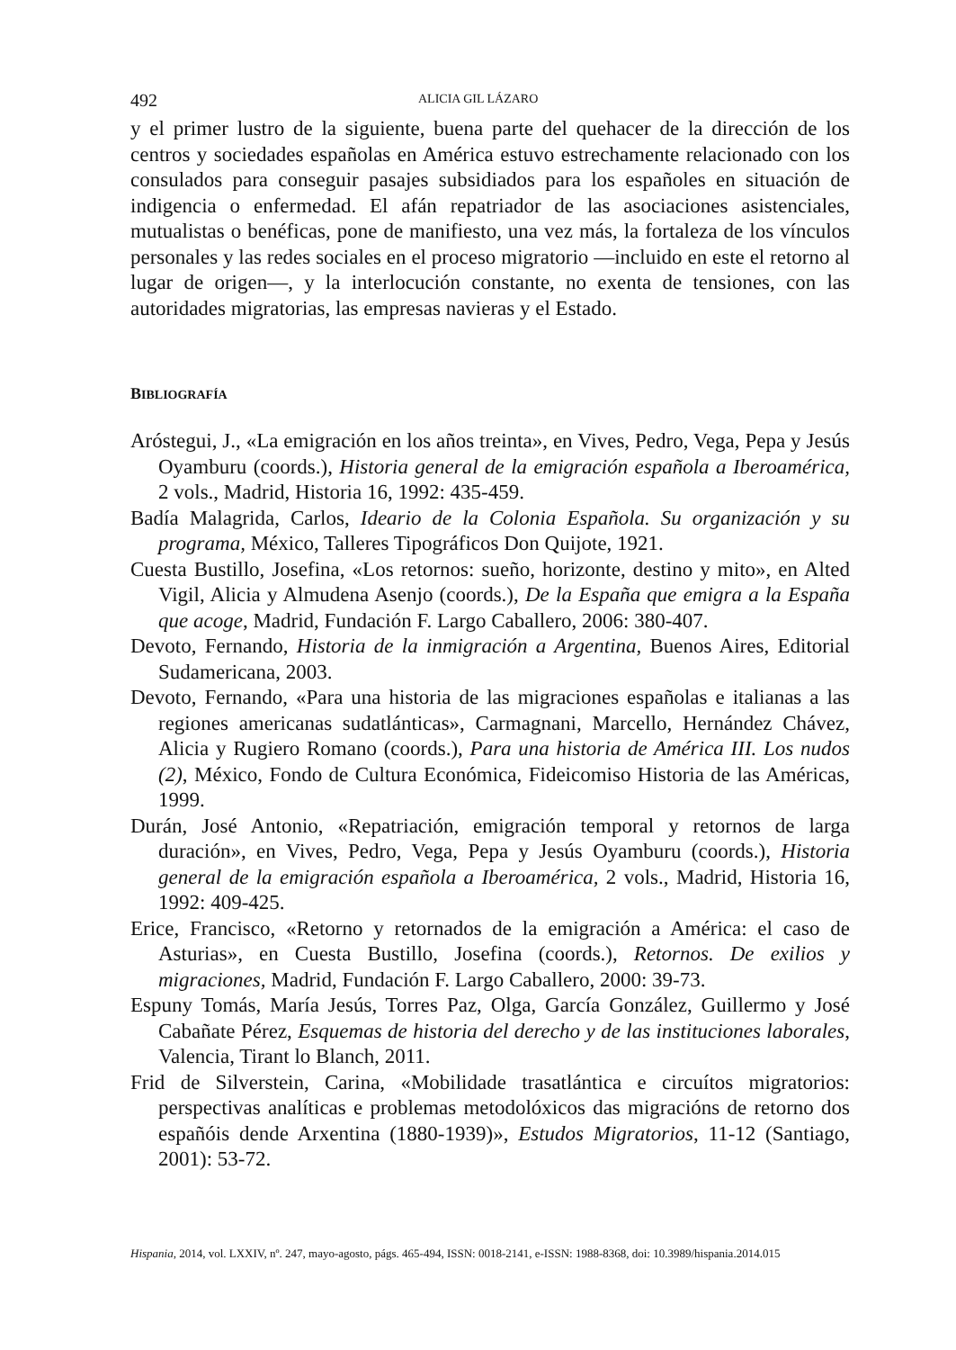492 ALICIA GIL LÁZARO
y el primer lustro de la siguiente, buena parte del quehacer de la dirección de los centros y sociedades españolas en América estuvo estrechamente relacionado con los consulados para conseguir pasajes subsidiados para los españoles en situación de indigencia o enfermedad. El afán repatriador de las asociaciones asistenciales, mutualistas o benéficas, pone de manifiesto, una vez más, la fortaleza de los vínculos personales y las redes sociales en el proceso migratorio —incluido en este el retorno al lugar de origen—, y la interlocución constante, no exenta de tensiones, con las autoridades migratorias, las empresas navieras y el Estado.
BIBLIOGRAFÍA
Aróstegui, J., «La emigración en los años treinta», en Vives, Pedro, Vega, Pepa y Jesús Oyamburu (coords.), Historia general de la emigración española a Iberoamérica, 2 vols., Madrid, Historia 16, 1992: 435-459.
Badía Malagrida, Carlos, Ideario de la Colonia Española. Su organización y su programa, México, Talleres Tipográficos Don Quijote, 1921.
Cuesta Bustillo, Josefina, «Los retornos: sueño, horizonte, destino y mito», en Alted Vigil, Alicia y Almudena Asenjo (coords.), De la España que emigra a la España que acoge, Madrid, Fundación F. Largo Caballero, 2006: 380-407.
Devoto, Fernando, Historia de la inmigración a Argentina, Buenos Aires, Editorial Sudamericana, 2003.
Devoto, Fernando, «Para una historia de las migraciones españolas e italianas a las regiones americanas sudatlánticas», Carmagnani, Marcello, Hernández Chávez, Alicia y Rugiero Romano (coords.), Para una historia de América III. Los nudos (2), México, Fondo de Cultura Económica, Fideicomiso Historia de las Américas, 1999.
Durán, José Antonio, «Repatriación, emigración temporal y retornos de larga duración», en Vives, Pedro, Vega, Pepa y Jesús Oyamburu (coords.), Historia general de la emigración española a Iberoamérica, 2 vols., Madrid, Historia 16, 1992: 409-425.
Erice, Francisco, «Retorno y retornados de la emigración a América: el caso de Asturias», en Cuesta Bustillo, Josefina (coords.), Retornos. De exilios y migraciones, Madrid, Fundación F. Largo Caballero, 2000: 39-73.
Espuny Tomás, María Jesús, Torres Paz, Olga, García González, Guillermo y José Cabañate Pérez, Esquemas de historia del derecho y de las instituciones laborales, Valencia, Tirant lo Blanch, 2011.
Frid de Silverstein, Carina, «Mobilidade trasatlántica e circuítos migratorios: perspectivas analíticas e problemas metodolóxicos das migracións de retorno dos españóis dende Arxentina (1880-1939)», Estudos Migratorios, 11-12 (Santiago, 2001): 53-72.
Hispania, 2014, vol. LXXIV, nº. 247, mayo-agosto, págs. 465-494, ISSN: 0018-2141, e-ISSN: 1988-8368, doi: 10.3989/hispania.2014.015